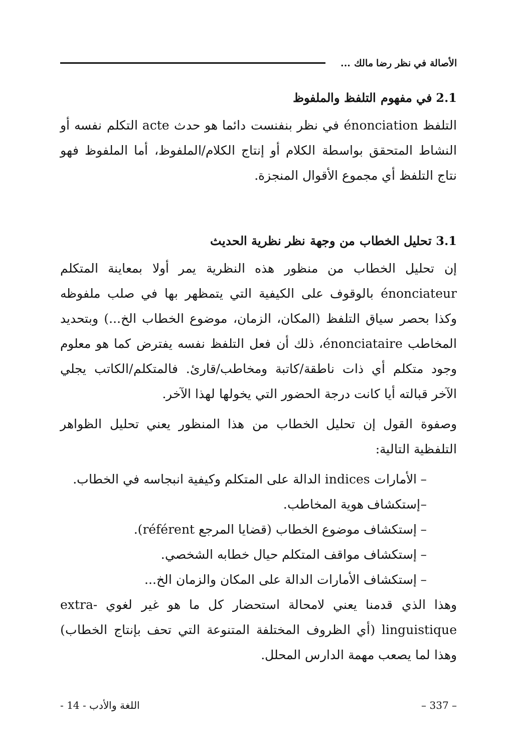الأصالة في نظر رضا مالك ...
2.1 في مفهوم التلفظ والملفوظ
التلفظ énonciation في نظر بنفنست دائما هو حدث acte التكلم نفسه أو النشاط المتحقق بواسطة الكلام أو إنتاج الكلام/الملفوظ، أما الملفوظ فهو نتاج التلفظ أي مجموع الأقوال المنجزة.
3.1 تحليل الخطاب من وجهة نظر نظرية الحديث
إن تحليل الخطاب من منظور هذه النظرية يمر أولا بمعاينة المتكلم énonciateur بالوقوف على الكيفية التي يتمظهر بها في صلب ملفوظه وكذا بحصر سياق التلفظ (المكان، الزمان، موضوع الخطاب الخ...) وبتحديد المخاطب énonciataire، ذلك أن فعل التلفظ نفسه يفترض كما هو معلوم وجود متكلم أي ذات ناطقة/كاتبة ومخاطب/قارئ. فالمتكلم/الكاتب يجلي الآخر قبالته أيا كانت درجة الحضور التي يخولها لهذا الآخر.
وصفوة القول إن تحليل الخطاب من هذا المنظور يعني تحليل الظواهر التلفظية التالية:
– الأمارات indices الدالة على المتكلم وكيفية انبجاسه في الخطاب.
–إستكشاف هوية المخاطب.
– إستكشاف موضوع الخطاب (قضايا المرجع référent).
– إستكشاف مواقف المتكلم حيال خطابه الشخصي.
– إستكشاف الأمارات الدالة على المكان والزمان الخ...
وهذا الذي قدمنا يعني لامحالة استحضار كل ما هو غير لغوي extra-linguistique (أي الظروف المختلفة المتنوعة التي تحف بإنتاج الخطاب) وهذا لما يصعب مهمة الدارس المحلل.
– 337 – اللغة والأدب - 14 -